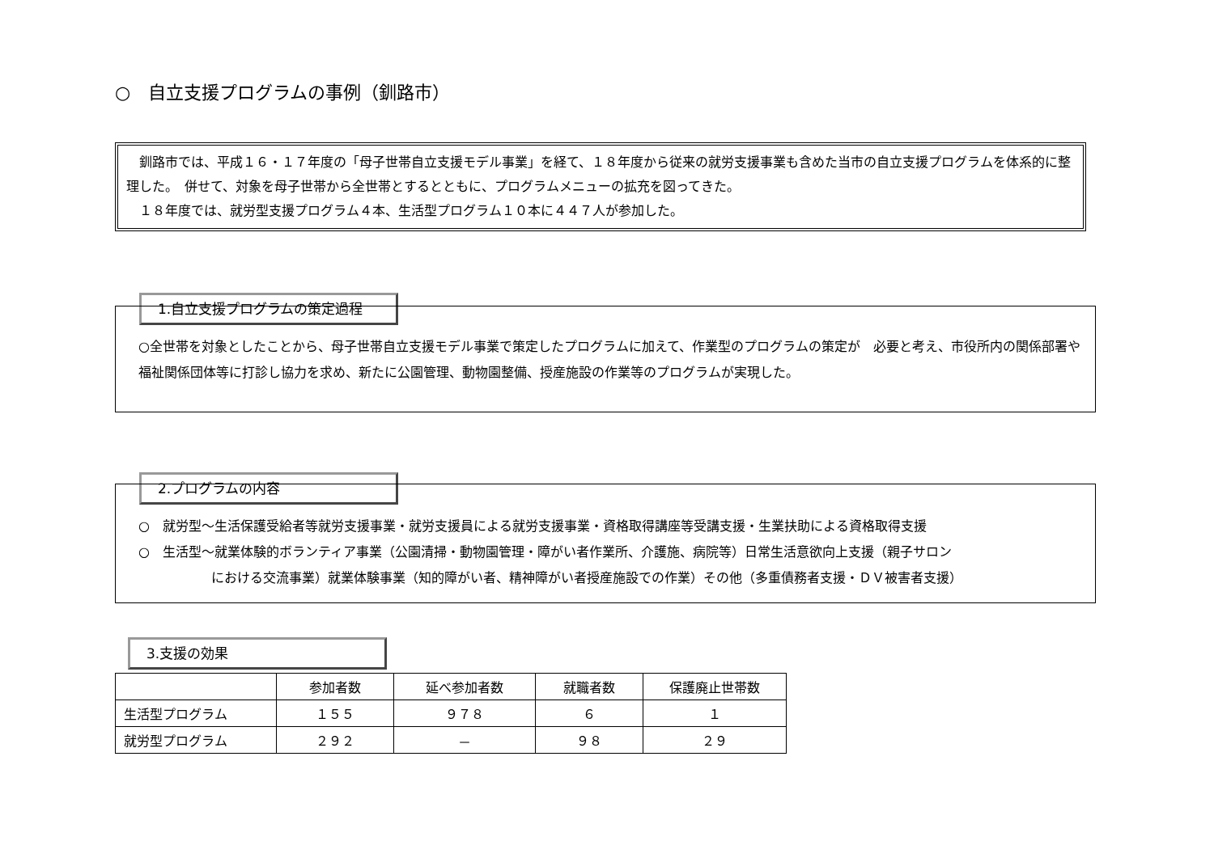○　自立支援プログラムの事例（釧路市）
　釧路市では、平成１６・１７年度の「母子世帯自立支援モデル事業」を経て、１８年度から従来の就労支援事業も含めた当市の自立支援プログラムを体系的に整理した。　併せて、対象を母子世帯から全世帯とするとともに、プログラムメニューの拡充を図ってきた。
　１８年度では、就労型支援プログラム４本、生活型プログラム１０本に４４７人が参加した。
1.自立支援プログラムの策定過程
○全世帯を対象としたことから、母子世帯自立支援モデル事業で策定したプログラムに加えて、作業型のプログラムの策定が　必要と考え、市役所内の関係部署や福祉関係団体等に打診し協力を求め、新たに公園管理、動物園整備、授産施設の作業等のプログラムが実現した。
2.プログラムの内容
○　就労型～生活保護受給者等就労支援事業・就労支援員による就労支援事業・資格取得講座等受講支援・生業扶助による資格取得支援
○　生活型～就業体験的ボランティア事業（公園清掃・動物園管理・障がい者作業所、介護施、病院等）日常生活意欲向上支援（親子サロン
における交流事業）就業体験事業（知的障がい者、精神障がい者授産施設での作業）その他（多重債務者支援・ＤＶ被害者支援）
3.支援の効果
| | 参加者数 | 延べ参加者数 | 就職者数 | 保護廃止世帯数 |
| --- | --- | --- | --- | --- |
| 生活型プログラム | １５５ | ９７８ | ６ | １ |
| 就労型プログラム | ２９２ | － | ９８ | ２９ |